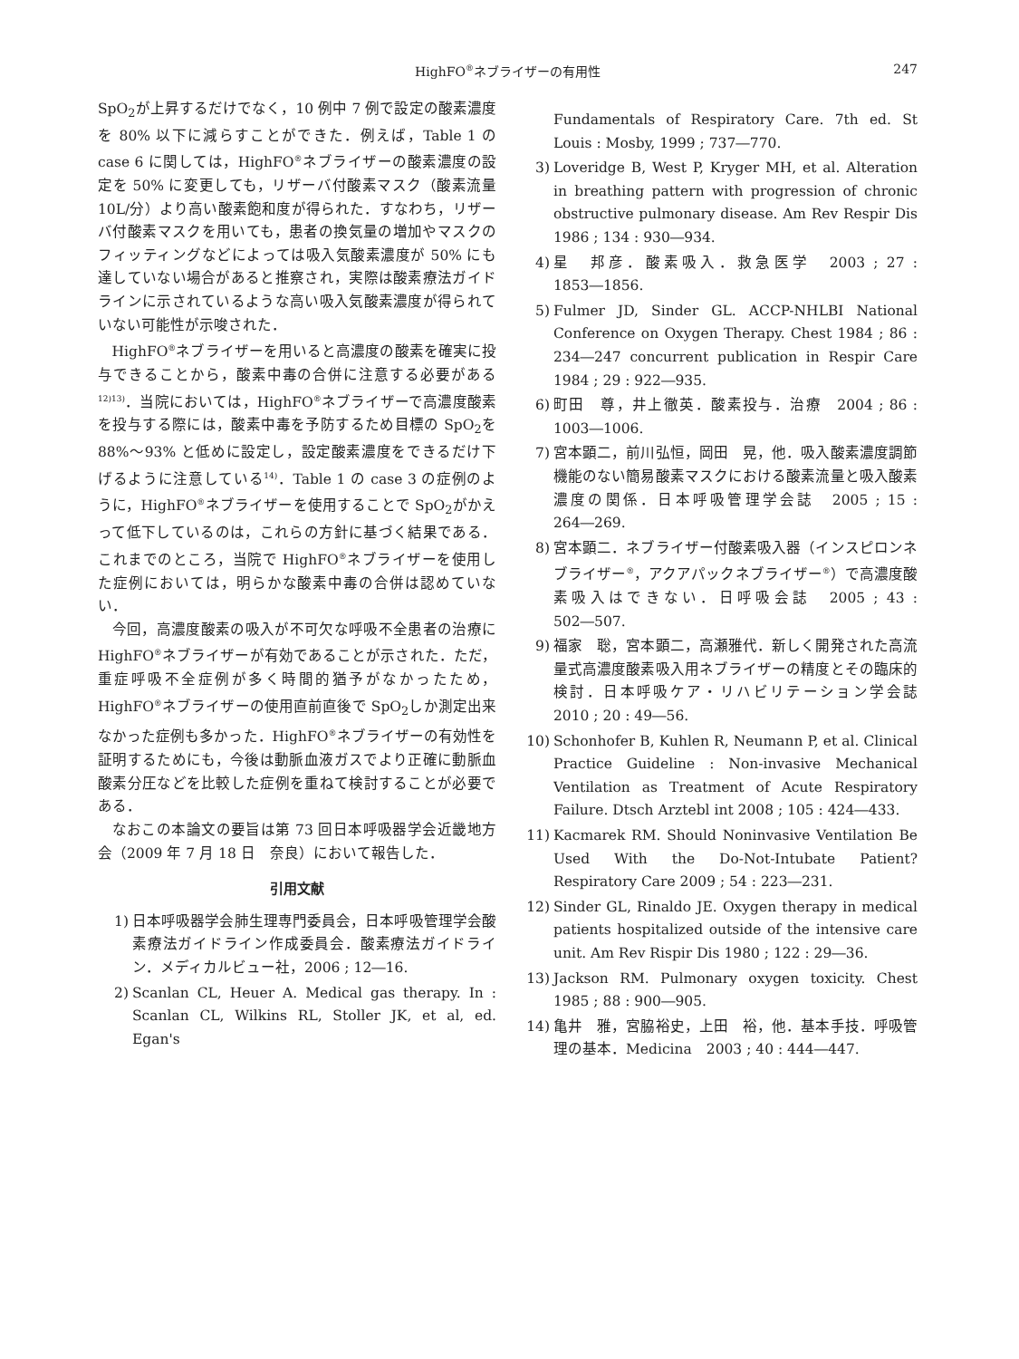HighFO<sup>®</sup>ネブライザーの有用性
247
SpO<sub>2</sub>が上昇するだけでなく，10 例中 7 例で設定の酸素濃度を 80% 以下に減らすことができた．例えば，Table 1 の case 6 に関しては，HighFO<sup>®</sup>ネブライザーの酸素濃度の設定を 50% に変更しても，リザーバ付酸素マスク（酸素流量 10L/分）より高い酸素飽和度が得られた．すなわち，リザーバ付酸素マスクを用いても，患者の換気量の増加やマスクのフィッティングなどによっては吸入気酸素濃度が 50% にも達していない場合があると推察され，実際は酸素療法ガイドラインに示されているような高い吸入気酸素濃度が得られていない可能性が示唆された．
HighFO<sup>®</sup>ネブライザーを用いると高濃度の酸素を確実に投与できることから，酸素中毒の合併に注意する必要がある<sup>12)13)</sup>．当院においては，HighFO<sup>®</sup>ネブライザーで高濃度酸素を投与する際には，酸素中毒を予防するため目標の SpO<sub>2</sub>を 88%〜93% と低めに設定し，設定酸素濃度をできるだけ下げるように注意している<sup>14)</sup>．Table 1 の case 3 の症例のように，HighFO<sup>®</sup>ネブライザーを使用することで SpO<sub>2</sub>がかえって低下しているのは，これらの方針に基づく結果である．これまでのところ，当院で HighFO<sup>®</sup>ネブライザーを使用した症例においては，明らかな酸素中毒の合併は認めていない．
今回，高濃度酸素の吸入が不可欠な呼吸不全患者の治療に HighFO<sup>®</sup>ネブライザーが有効であることが示された．ただ，重症呼吸不全症例が多く時間的猶予がなかったため，HighFO<sup>®</sup>ネブライザーの使用直前直後で SpO<sub>2</sub>しか測定出来なかった症例も多かった．HighFO<sup>®</sup>ネブライザーの有効性を証明するためにも，今後は動脈血液ガスでより正確に動脈血酸素分圧などを比較した症例を重ねて検討することが必要である．
なおこの本論文の要旨は第 73 回日本呼吸器学会近畿地方会（2009 年 7 月 18 日　奈良）において報告した．
引用文献
1) 日本呼吸器学会肺生理専門委員会，日本呼吸管理学会酸素療法ガイドライン作成委員会．酸素療法ガイドライン．メディカルビュー社，2006 ; 12―16.
2) Scanlan CL, Heuer A. Medical gas therapy. In : Scanlan CL, Wilkins RL, Stoller JK, et al, ed. Egan's
Fundamentals of Respiratory Care. 7th ed. St Louis : Mosby, 1999 ; 737―770.
3) Loveridge B, West P, Kryger MH, et al. Alteration in breathing pattern with progression of chronic obstructive pulmonary disease. Am Rev Respir Dis 1986 ; 134 : 930―934.
4) 星　邦彦．酸素吸入．救急医学　2003 ; 27 : 1853―1856.
5) Fulmer JD, Sinder GL. ACCP-NHLBI National Conference on Oxygen Therapy. Chest 1984 ; 86 : 234―247 concurrent publication in Respir Care 1984 ; 29 : 922―935.
6) 町田　尊，井上徹英．酸素投与．治療　2004 ; 86 : 1003―1006.
7) 宮本顕二，前川弘恒，岡田　晃，他．吸入酸素濃度調節機能のない簡易酸素マスクにおける酸素流量と吸入酸素濃度の関係．日本呼吸管理学会誌　2005 ; 15 : 264―269.
8) 宮本顕二．ネブライザー付酸素吸入器（インスピロンネブライザー<sup>®</sup>，アクアパックネブライザー<sup>®</sup>）で高濃度酸素吸入はできない．日呼吸会誌　2005 ; 43 : 502―507.
9) 福家　聡，宮本顕二，高瀬雅代．新しく開発された高流量式高濃度酸素吸入用ネブライザーの精度とその臨床的検討．日本呼吸ケア・リハビリテーション学会誌　2010 ; 20 : 49―56.
10) Schonhofer B, Kuhlen R, Neumann P, et al. Clinical Practice Guideline : Non-invasive Mechanical Ventilation as Treatment of Acute Respiratory Failure. Dtsch Arztebl int 2008 ; 105 : 424―433.
11) Kacmarek RM. Should Noninvasive Ventilation Be Used With the Do-Not-Intubate Patient? Respiratory Care 2009 ; 54 : 223―231.
12) Sinder GL, Rinaldo JE. Oxygen therapy in medical patients hospitalized outside of the intensive care unit. Am Rev Rispir Dis 1980 ; 122 : 29―36.
13) Jackson RM. Pulmonary oxygen toxicity. Chest 1985 ; 88 : 900―905.
14) 亀井　雅，宮脇裕史，上田　裕，他．基本手技．呼吸管理の基本．Medicina　2003 ; 40 : 444―447.